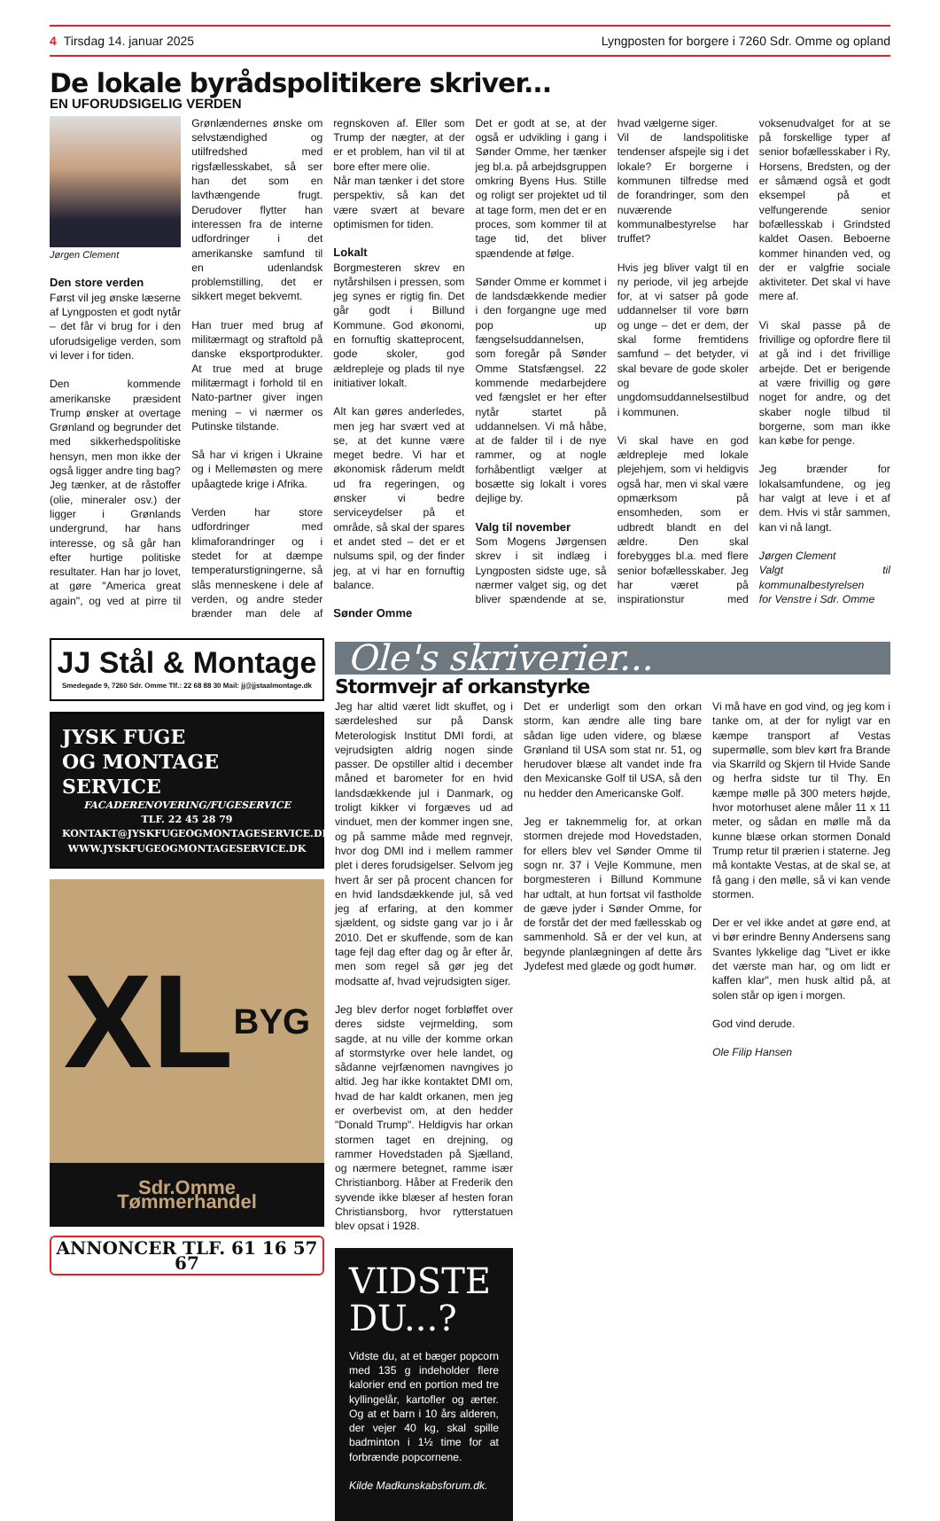4 Tirsdag 14. januar 2025 Lyngposten for borgere i 7260 Sdr. Omme og opland
De lokale byrådspolitikere skriver...
EN UFORUDSIGELIG VERDEN
Jørgen Clement
Den store verden
Først vil jeg ønske læserne af Lyngposten et godt nytår – det får vi brug for i den uforudsigelige verden, som vi lever i for tiden.
Den kommende amerikanske præsident Trump ønsker at overtage Grønland og begrunder det med sikkerhedspolitiske hensyn, men mon ikke der også ligger andre ting bag?
Jeg tænker, at de råstoffer (olie, mineraler osv.) der ligger i Grønlands undergrund, har hans interesse, og så går han efter hurtige politiske resultater. Han har jo lovet, at gøre "America great again", og ved at pirre til Grønlændernes ønske om selvstændighed og utilfredshed med rigsfællesskabet, så ser han det som en lavthængende frugt. Derudover flytter han interessen fra de interne udfordringer i det amerikanske samfund til en udenlandsk problemstilling, det er sikkert meget bekvemt.
Han truer med brug af militærmagt og straftold på danske eksportprodukter. At true med at bruge militærmagt i forhold til en Nato-partner giver ingen mening – vi nærmer os Putinske tilstande.
Så har vi krigen i Ukraine og i Mellemøsten og mere upåagtede krige i Afrika.
Verden har store udfordringer med klimaforandringer og i stedet for at dæmpe temperaturstigningerne, så slås menneskene i dele af verden, og andre steder brænder man dele af regnskoven af. Eller som Trump der nægter, at der er et problem, han vil til at bore efter mere olie.
Når man tænker i det store perspektiv, så kan det være svært at bevare optimismen for tiden.
Lokalt
Borgmesteren skrev en nytårshilsen i pressen, som jeg synes er rigtig fin. Det går godt i Billund Kommune. God økonomi, en fornuftig skatteprocent, gode skoler, god ældrepleje og plads til nye initiativer lokalt.
Alt kan gøres anderledes, men jeg har svært ved at se, at det kunne være meget bedre. Vi har et økonomisk råderum meldt ud fra regeringen, og ønsker vi bedre serviceydelser på et område, så skal der spares et andet sted – det er et nulsums spil, og der finder jeg, at vi har en fornuftig balance.
Sønder Omme
Det er godt at se, at der også er udvikling i gang i Sønder Omme, her tænker jeg bl.a. på arbejdsgruppen omkring Byens Hus. Stille og roligt ser projektet ud til at tage form, men det er en proces, som kommer til at tage tid, det bliver spændende at følge.
Sønder Omme er kommet i de landsdækkende medier i den forgangne uge med pop up fængselsuddannelsen, som foregår på Sønder Omme Statsfængsel. 22 kommende medarbejdere ved fængslet er her efter nytår startet på uddannelsen. Vi må håbe, at de falder til i de nye rammer, og at nogle forhåbentligt vælger at bosætte sig lokalt i vores dejlige by.
Valg til november
Som Mogens Jørgensen skrev i sit indlæg i Lyngposten sidste uge, så nærmer valget sig, og det bliver spændende at se, hvad vælgerne siger.
Vil de landspolitiske tendenser afspejle sig i det lokale? Er borgerne i kommunen tilfredse med de forandringer, som den nuværende kommunalbestyrelse har truffet?
Hvis jeg bliver valgt til en ny periode, vil jeg arbejde for, at vi satser på gode uddannelser til vore børn og unge – det er dem, der skal forme fremtidens samfund – det betyder, vi skal bevare de gode skoler og ungdomsuddannelsestilbud i kommunen.
Vi skal have en god ældrepleje med lokale plejehjem, som vi heldigvis også har, men vi skal være opmærksom på ensomheden, som er udbredt blandt en del ældre. Den skal forebygges bl.a. med flere senior bofællesskaber. Jeg har været på inspirationstur med voksenudvalget for at se på forskellige typer af senior bofællesskaber i Ry, Horsens, Bredsten, og der er såmænd også et godt eksempel på et velfungerende senior bofællesskab i Grindsted kaldet Oasen. Beboerne kommer hinanden ved, og der er valgfrie sociale aktiviteter. Det skal vi have mere af.
Vi skal passe på de frivillige og opfordre flere til at gå ind i det frivillige arbejde. Det er berigende at være frivillig og gøre noget for andre, og det skaber nogle tilbud til borgerne, som man ikke kan købe for penge.
Jeg brænder for lokalsamfundene, og jeg har valgt at leve i et af dem. Hvis vi står sammen, kan vi nå langt.
Jørgen Clement
Valgt til kommunalbestyrelsen
for Venstre i Sdr. Omme
JJ Stål & Montage
Smedegade 9, 7260 Sdr. Omme Tlf.: 22 68 88 30 Mail: jj@jjstaalmontage.dk
JYSK FUGE
OG MONTAGE SERVICE
FACADERENOVERING/FUGESERVICE
TLF. 22 45 28 79
KONTAKT@JYSKFUGEOGMONTAGESERVICE.DK
WWW.JYSKFUGEOGMONTAGESERVICE.DK
XL BYG
Sdr.Omme Tømmerhandel
ANNONCER TLF. 61 16 57 67
Ole's skriverier...
Stormvejr af orkanstyrke
Jeg har altid været lidt skuffet, og i særdeleshed sur på Dansk Meterologisk Institut DMI fordi, at vejrudsigten aldrig nogen sinde passer. De opstiller altid i december måned et barometer for en hvid landsdækkende jul i Danmark, og troligt kikker vi forgæves ud ad vinduet, men der kommer ingen sne, og på samme måde med regnvejr, hvor dog DMI ind i mellem rammer plet i deres forudsigelser. Selvom jeg hvert år ser på procent chancen for en hvid landsdækkende jul, så ved jeg af erfaring, at den kommer sjældent, og sidste gang var jo i år 2010. Det er skuffende, som de kan tage fejl dag efter dag og år efter år, men som regel så gør jeg det modsatte af, hvad vejrudsigten siger.
Jeg blev derfor noget forbløffet over deres sidste vejrmelding, som sagde, at nu ville der komme orkan af stormstyrke over hele landet, og sådanne vejrfænomen navngives jo altid. Jeg har ikke kontaktet DMI om, hvad de har kaldt orkanen, men jeg er overbevist om, at den hedder "Donald Trump". Heldigvis har orkan stormen taget en drejning, og rammer Hovedstaden på Sjælland, og nærmere betegnet, ramme især Christianborg. Håber at Frederik den syvende ikke blæser af hesten foran Christiansborg, hvor rytterstatuen blev opsat i 1928.
VIDSTE
DU...?
Vidste du, at et bæger popcorn med 135 g indeholder flere kalorier end en portion med tre kyllingelår, kartofler og ærter. Og at et barn i 10 års alderen, der vejer 40 kg, skal spille badminton i 1½ time for at forbrænde popcornene.
Kilde Madkunskabsforum.dk.
Det er underligt som den orkan storm, kan ændre alle ting bare sådan lige uden videre, og blæse Grønland til USA som stat nr. 51, og herudover blæse alt vandet inde fra den Mexicanske Golf til USA, så den nu hedder den Americanske Golf.
Jeg er taknemmelig for, at orkan stormen drejede mod Hovedstaden, for ellers blev vel Sønder Omme til sogn nr. 37 i Vejle Kommune, men borgmesteren i Billund Kommune har udtalt, at hun fortsat vil fastholde de gæve jyder i Sønder Omme, for de forstår det der med fællesskab og sammenhold. Så er der vel kun, at begynde planlægningen af dette års Jydefest med glæde og godt humør.
Vi må have en god vind, og jeg kom i tanke om, at der for nyligt var en kæmpe transport af Vestas supermølle, som blev kørt fra Brande via Skarrild og Skjern til Hvide Sande og herfra sidste tur til Thy. En kæmpe mølle på 300 meters højde, hvor motorhuset alene måler 11 x 11 meter, og sådan en mølle må da kunne blæse orkan stormen Donald Trump retur til prærien i staterne. Jeg må kontakte Vestas, at de skal se, at få gang i den mølle, så vi kan vende stormen.
Der er vel ikke andet at gøre end, at vi bør erindre Benny Andersens sang Svantes lykkelige dag "Livet er ikke det værste man har, og om lidt er kaffen klar", men husk altid på, at solen står op igen i morgen.
God vind derude.
Ole Filip Hansen